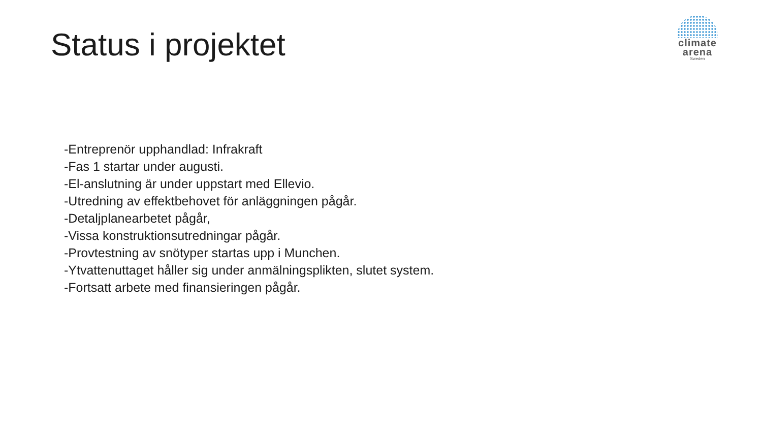Status i projektet
climate
arena
Sweden
-Entreprenör upphandlad: Infrakraft
-Fas 1 startar under augusti.
-El-anslutning är under uppstart med Ellevio.
-Utredning av effektbehovet för anläggningen pågår.
-Detaljplanearbetet pågår,
-Vissa konstruktionsutredningar pågår.
-Provtestning av snötyper startas upp i Munchen.
-Ytvattenuttaget håller sig under anmälningsplikten, slutet system.
-Fortsatt arbete med finansieringen pågår.